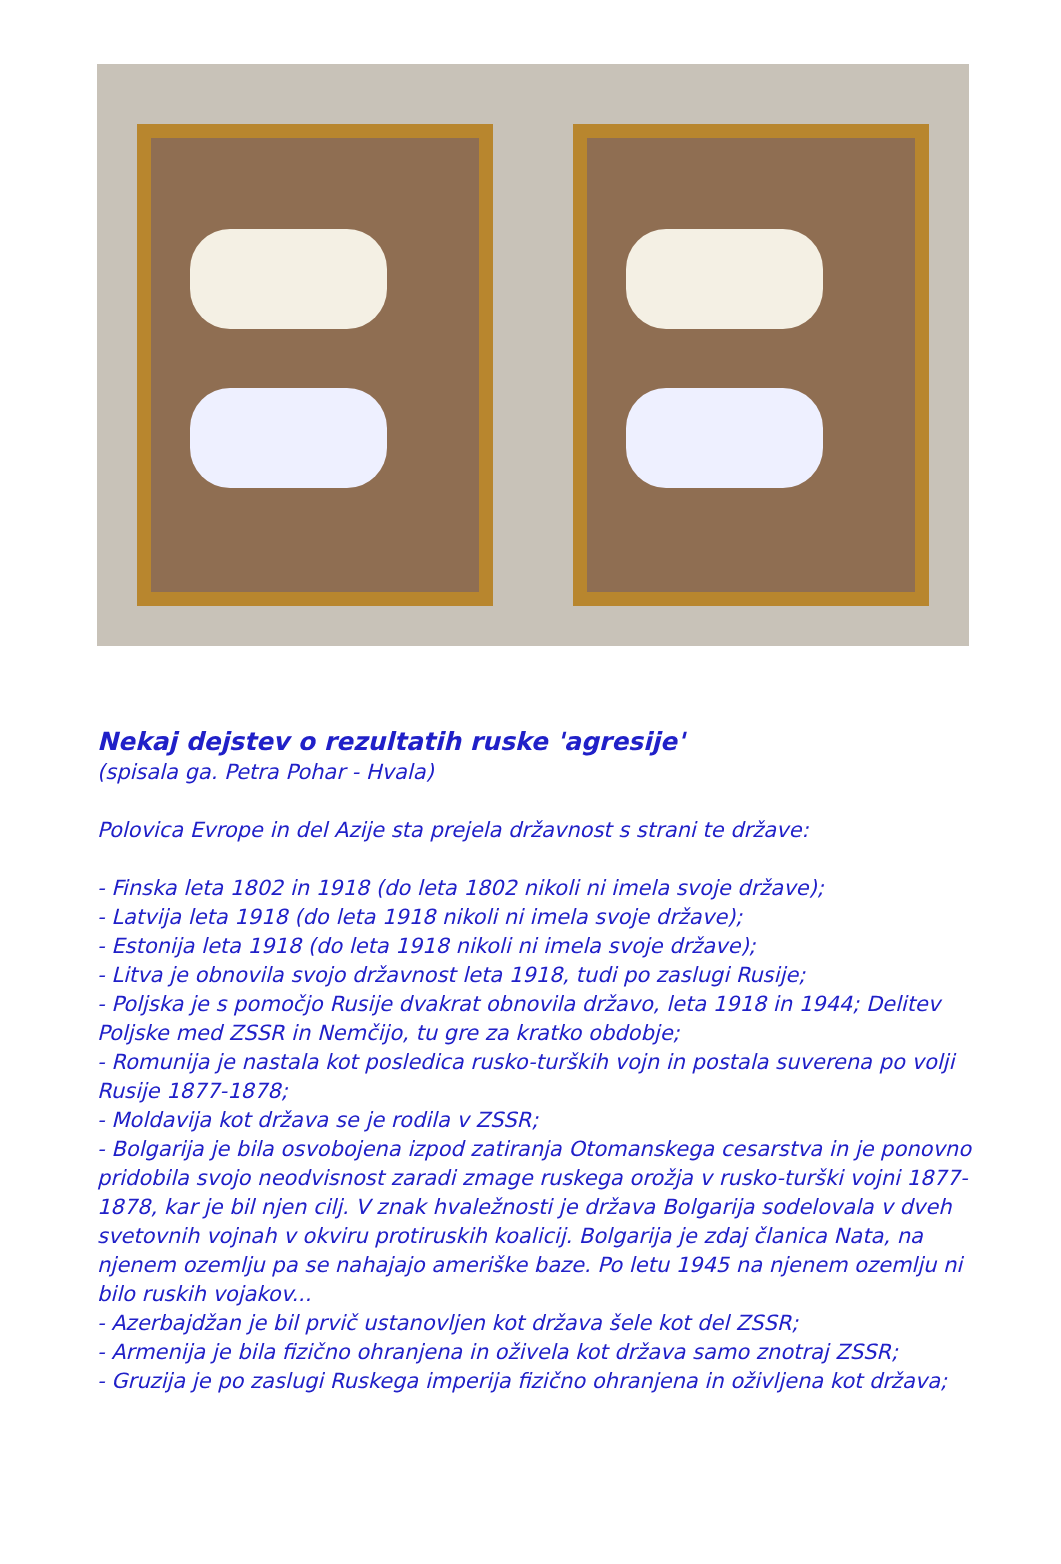Nekaj dejstev o rezultatih ruske 'agresije'
(spisala ga. Petra Pohar - Hvala)
Polovica Evrope in del Azije sta prejela državnost s strani te države:
- Finska leta 1802 in 1918 (do leta 1802 nikoli ni imela svoje države);
- Latvija leta 1918 (do leta 1918 nikoli ni imela svoje države);
- Estonija leta 1918 (do leta 1918 nikoli ni imela svoje države);
- Litva je obnovila svojo državnost leta 1918, tudi po zaslugi Rusije;
- Poljska je s pomočjo Rusije dvakrat obnovila državo, leta 1918 in 1944; Delitev Poljske med ZSSR in Nemčijo, tu gre za kratko obdobje;
- Romunija je nastala kot posledica rusko-turških vojn in postala suverena po volji Rusije 1877-1878;
- Moldavija kot država se je rodila v ZSSR;
- Bolgarija je bila osvobojena izpod zatiranja Otomanskega cesarstva in je ponovno pridobila svojo neodvisnost zaradi zmage ruskega orožja v rusko-turški vojni 1877-1878, kar je bil njen cilj. V znak hvaležnosti je država Bolgarija sodelovala v dveh svetovnih vojnah v okviru protiruskih koalicij. Bolgarija je zdaj članica Nata, na njenem ozemlju pa se nahajajo ameriške baze. Po letu 1945 na njenem ozemlju ni bilo ruskih vojakov...
- Azerbajdžan je bil prvič ustanovljen kot država šele kot del ZSSR;
- Armenija je bila fizično ohranjena in oživela kot država samo znotraj ZSSR;
- Gruzija je po zaslugi Ruskega imperija fizično ohranjena in oživljena kot država;